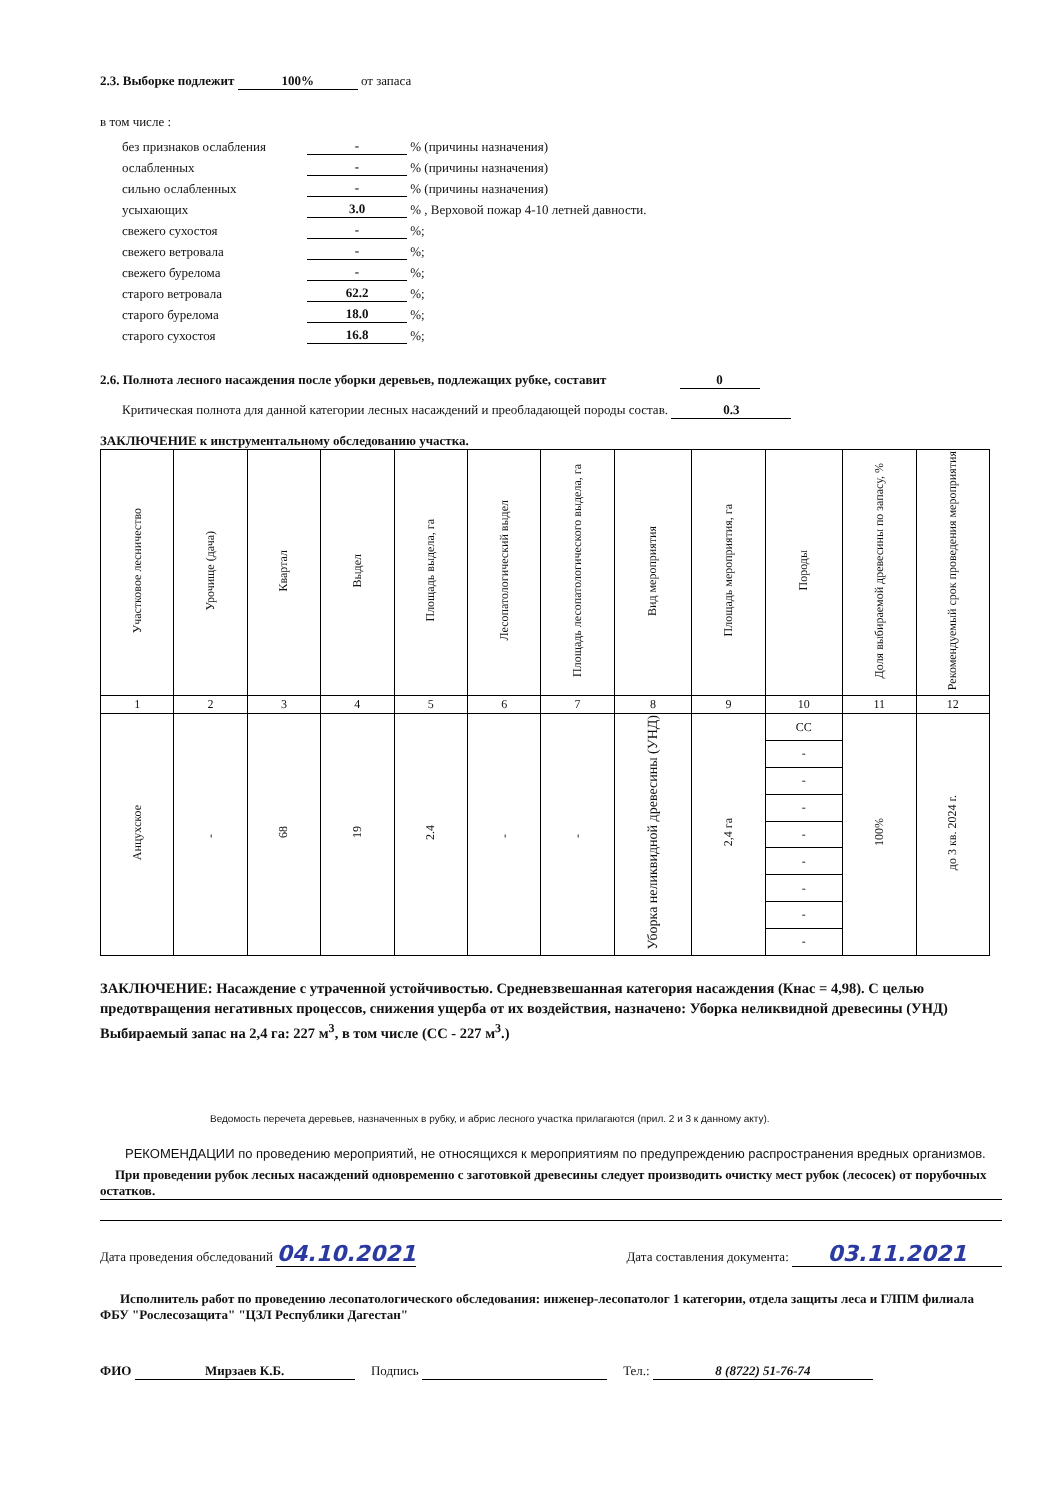2.3. Выборке подлежит 100% от запаса
в том числе :
без признаков ослабления - % (причины назначения)
ослабленных - % (причины назначения)
сильно ослабленных - % (причины назначения)
усыхающих 3.0 % , Верховой пожар 4-10 летней давности.
свежего сухостоя - %;
свежего ветровала - %;
свежего бурелома - %;
старого ветровала 62.2 %;
старого бурелома 18.0 %;
старого сухостоя 16.8 %;
2.6. Полнота лесного насаждения после уборки деревьев, подлежащих рубке, составит 0
Критическая полнота для данной категории лесных насаждений и преобладающей породы состав. 0.3
ЗАКЛЮЧЕНИЕ к инструментальному обследованию участка.
| Участковое лесничество | Урочище (дача) | Квартал | Выдел | Площадь выдела, га | Лесопатологический выдел | Площадь лесопатологического выдела, га | Вид мероприятия | Площадь мероприятия, га | Породы | Доля выбираемой древесины по запасу, % | Рекомендуемый срок проведения мероприятия |
| --- | --- | --- | --- | --- | --- | --- | --- | --- | --- | --- | --- |
| 1 | 2 | 3 | 4 | 5 | 6 | 7 | 8 | 9 | 10 | 11 | 12 |
| Анцухское | - | 68 | 19 | 2.4 | - | - | Уборка неликвидной древесины (УНД) | 2,4 га | СС | 100% | до 3 кв. 2024 г. |
| | | | | | | | | | - | | |
| | | | | | | | | | - | | |
| | | | | | | | | | - | | |
| | | | | | | | | | - | | |
| | | | | | | | | | - | | |
| | | | | | | | | | - | | |
| | | | | | | | | | - | | |
| | | | | | | | | | - | | |
ЗАКЛЮЧЕНИЕ: Насаждение с утраченной устойчивостью. Средневзвешанная категория насаждения (Кнас = 4,98). С целью предотвращения негативных процессов, снижения ущерба от их воздействия, назначено: Уборка неликвидной древесины (УНД) Выбираемый запас на 2,4 га: 227 м<sup>3</sup>, в том числе (СС - 227 м<sup>3</sup>.)
Ведомость перечета деревьев, назначенных в рубку, и абрис лесного участка прилагаются (прил. 2 и 3 к данному акту).
РЕКОМЕНДАЦИИ по проведению мероприятий, не относящихся к мероприятиям по предупреждению распространения вредных организмов.
При проведении рубок лесных насаждений одновременно с заготовкой древесины следует производить очистку мест рубок (лесосек) от порубочных остатков.
Дата проведения обследований 04.10.2021 Дата составления документа: 03.11.2021
Исполнитель работ по проведению лесопатологического обследования: инженер-лесопатолог 1 категории, отдела защиты леса и ГЛПМ филиала ФБУ "Рослесозащита" "ЦЗЛ Республики Дагестан"
ФИО Мирзаев К.Б. Подпись Тел.: 8 (8722) 51-76-74